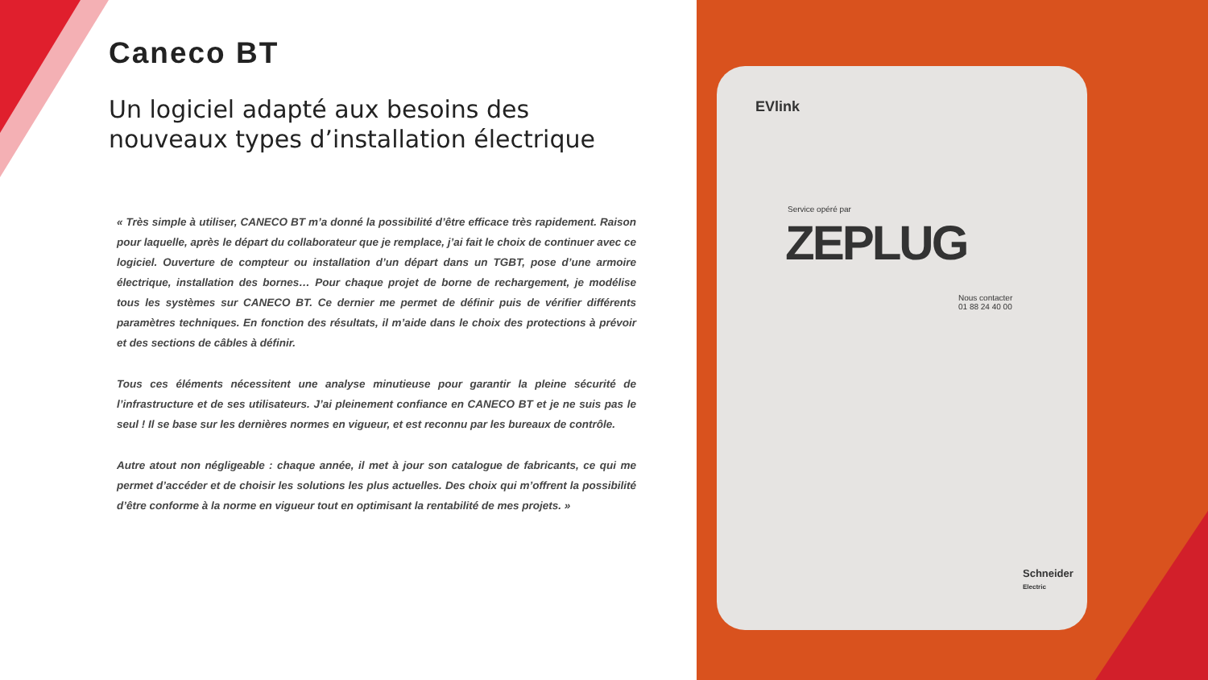Caneco BT
Un logiciel adapté aux besoins des nouveaux types d’installation électrique
« Très simple à utiliser, CANECO BT m’a donné la possibilité d’être efficace très rapidement. Raison pour laquelle, après le départ du collaborateur que je remplace, j’ai fait le choix de continuer avec ce logiciel. Ouverture de compteur ou installation d’un départ dans un TGBT, pose d’une armoire électrique, installation des bornes… Pour chaque projet de borne de rechargement, je modélise tous les systèmes sur CANECO BT. Ce dernier me permet de définir puis de vérifier différents paramètres techniques. En fonction des résultats, il m’aide dans le choix des protections à prévoir et des sections de câbles à définir.
Tous ces éléments nécessitent une analyse minutieuse pour garantir la pleine sécurité de l’infrastructure et de ses utilisateurs. J’ai pleinement confiance en CANECO BT et je ne suis pas le seul ! Il se base sur les dernières normes en vigueur, et est reconnu par les bureaux de contrôle.
Autre atout non négligeable : chaque année, il met à jour son catalogue de fabricants, ce qui me permet d’accéder et de choisir les solutions les plus actuelles. Des choix qui m’offrent la possibilité d’être conforme à la norme en vigueur tout en optimisant la rentabilité de mes projets. »
EVlink
Service opéré par
ZEPLUG
Nous contacter
01 88 24 40 00
Schneider
Electric